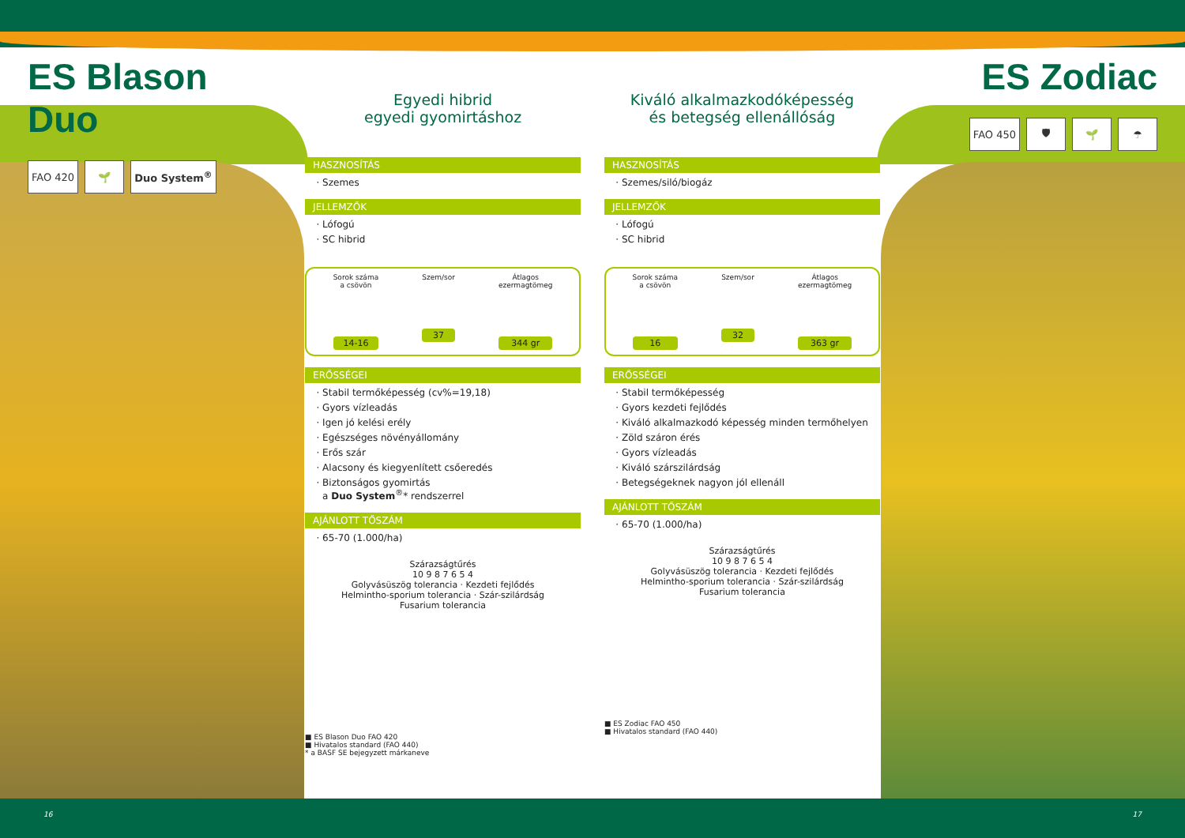ES Blason Duo
FAO 420 🌱 Duo System<sup>®</sup>
Egyedi hibrid
egyedi gyomirtáshoz
HASZNOSÍTÁS
Szemes
JELLEMZŐK
Lófogú
SC hibrid
Sorok száma
a csövön
14-16
Szem/sor
37
Átlagos
ezermagtömeg
344 gr
ERŐSSÉGEI
Stabil termőképesség (cv%=19,18)
Gyors vízleadás
Igen jó kelési erély
Egészséges növényállomány
Erős szár
Alacsony és kiegyenlített csőeredés
Biztonságos gyomirtás
a Duo System<sup>®</sup>* rendszerrel
AJÁNLOTT TŐSZÁM
65-70 (1.000/ha)
Szárazságtűrés
10 9 8 7 6 5 4
Golyvásüszög tolerancia · Kezdeti fejlődés
Helmintho-sporium tolerancia · Szár-szilárdság
Fusarium tolerancia
■ ES Blason Duo FAO 420
■ Hivatalos standard (FAO 440)
* a BASF SE bejegyzett márkaneve
Kiváló alkalmazkodóképesség
és betegség ellenállóság
HASZNOSÍTÁS
Szemes/siló/biogáz
JELLEMZŐK
Lófogú
SC hibrid
Sorok száma
a csövön
16
Szem/sor
32
Átlagos
ezermagtömeg
363 gr
ERŐSSÉGEI
Stabil termőképesség
Gyors kezdeti fejlődés
Kiváló alkalmazkodó képesség minden termőhelyen
Zöld száron érés
Gyors vízleadás
Kiváló szárszilárdság
Betegségeknek nagyon jól ellenáll
AJÁNLOTT TŐSZÁM
65-70 (1.000/ha)
Szárazságtűrés
10 9 8 7 6 5 4
Golyvásüszög tolerancia · Kezdeti fejlődés
Helmintho-sporium tolerancia · Szár-szilárdság
Fusarium tolerancia
■ ES Zodiac FAO 450
■ Hivatalos standard (FAO 440)
ES Zodiac
FAO 450 🛡 🌱 ☂
16 17